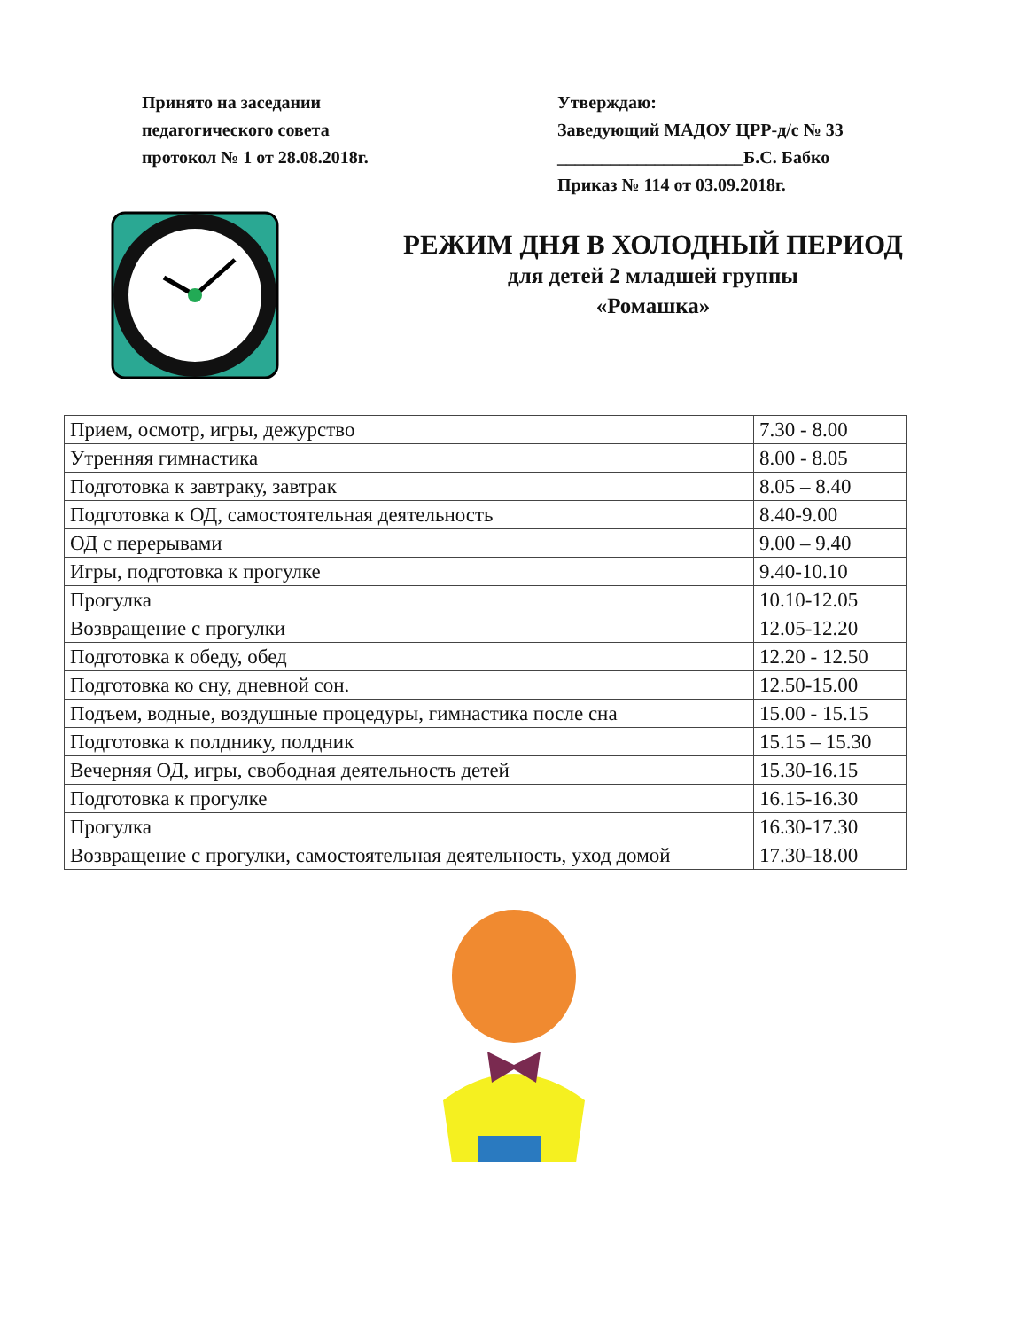Принято на заседании
педагогического совета
протокол № 1 от 28.08.2018г.
Утверждаю:
Заведующий МАДОУ ЦРР-д/с № 33
_____________________Б.С. Бабко
Приказ № 114 от 03.09.2018г.
РЕЖИМ ДНЯ В ХОЛОДНЫЙ ПЕРИОД
для детей 2 младшей группы
«Ромашка»
| Прием, осмотр, игры, дежурство | 7.30 - 8.00 |
| Утренняя гимнастика | 8.00 - 8.05 |
| Подготовка к завтраку, завтрак | 8.05 – 8.40 |
| Подготовка к ОД, самостоятельная деятельность | 8.40-9.00 |
| ОД с перерывами | 9.00 – 9.40 |
| Игры, подготовка к прогулке | 9.40-10.10 |
| Прогулка | 10.10-12.05 |
| Возвращение с прогулки | 12.05-12.20 |
| Подготовка к обеду, обед | 12.20 - 12.50 |
| Подготовка ко сну, дневной сон. | 12.50-15.00 |
| Подъем, водные, воздушные процедуры, гимнастика после сна | 15.00 - 15.15 |
| Подготовка к полднику, полдник | 15.15 – 15.30 |
| Вечерняя ОД, игры, свободная деятельность детей | 15.30-16.15 |
| Подготовка к прогулке | 16.15-16.30 |
| Прогулка | 16.30-17.30 |
| Возвращение с прогулки, самостоятельная деятельность, уход домой | 17.30-18.00 |